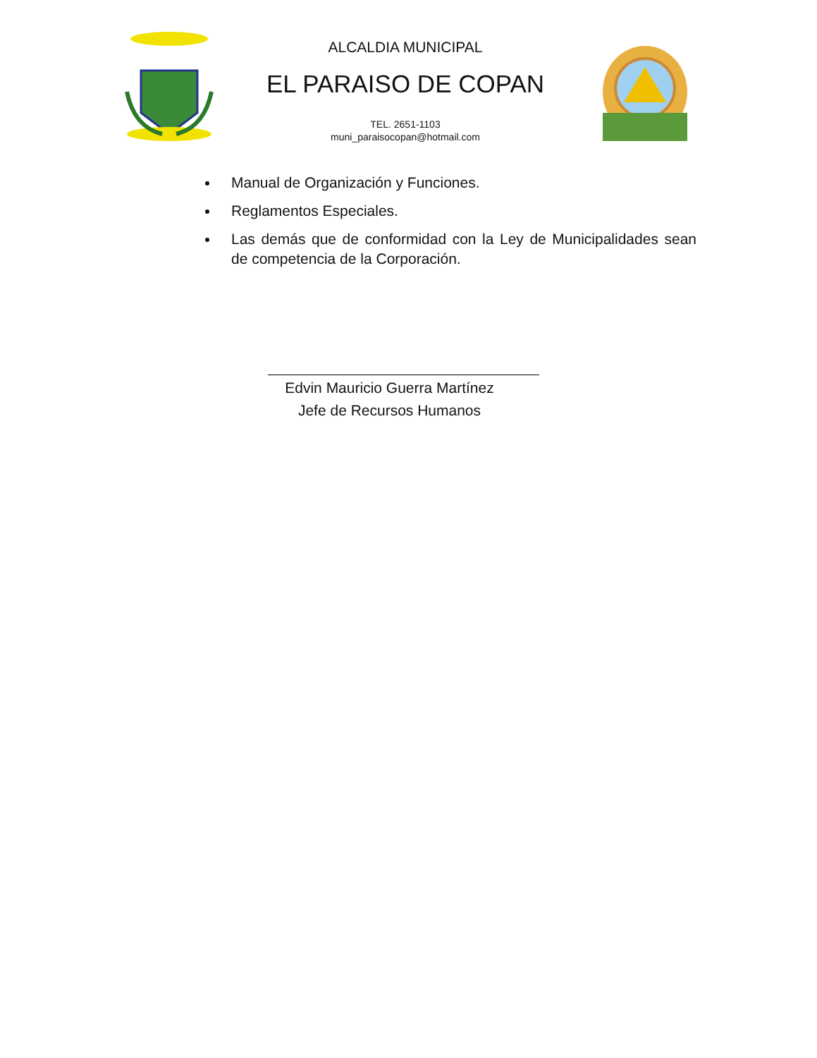ALCALDIA MUNICIPAL
EL PARAISO DE COPAN
TEL. 2651-1103
muni_paraisocopan@hotmail.com
Manual de Organización y Funciones.
Reglamentos Especiales.
Las demás que de conformidad con la Ley de Municipalidades sean de competencia de la Corporación.
Edvin Mauricio Guerra Martínez
Jefe de Recursos Humanos